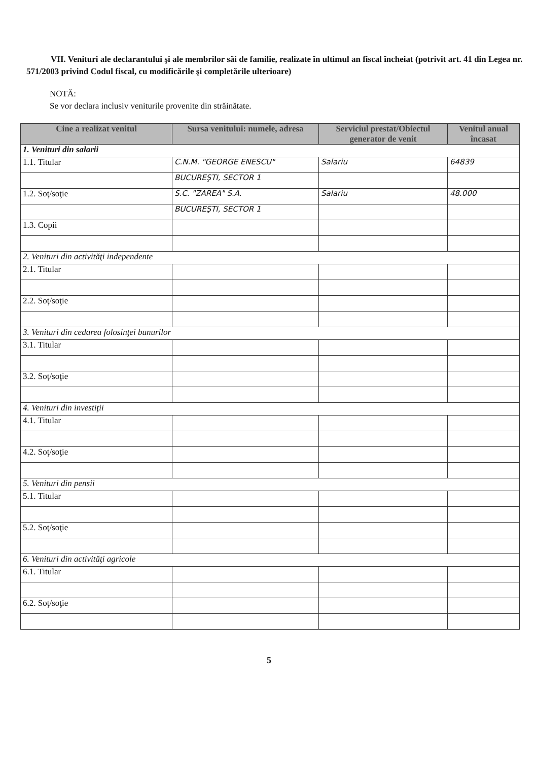VII. Venituri ale declarantului şi ale membrilor săi de familie, realizate în ultimul an fiscal încheiat (potrivit art. 41 din Legea nr. 571/2003 privind Codul fiscal, cu modificările şi completările ulterioare)
NOTĂ:
Se vor declara inclusiv veniturile provenite din străinătate.
| Cine a realizat venitul | Sursa venitului: numele, adresa | Serviciul prestat/Obiectul generator de venit | Venitul anual încasat |
| --- | --- | --- | --- |
| 1. Venituri din salarii | | | |
| 1.1. Titular | C.N.M. "GEORGE ENESCU" | Salariu | 64839 |
| | BUCUREŞTI, SECTOR 1 | | |
| 1.2. Soţ/soţie | S.C. "ZAREA" S.A. | Salariu | 48.000 |
| | BUCUREŞTI, SECTOR 1 | | |
| 1.3. Copii | | | |
| 2. Venituri din activităţi independente | | | |
| 2.1. Titular | | | |
| 2.2. Soţ/soţie | | | |
| 3. Venituri din cedarea folosinţei bunurilor | | | |
| 3.1. Titular | | | |
| 3.2. Soţ/soţie | | | |
| 4. Venituri din investiţii | | | |
| 4.1. Titular | | | |
| 4.2. Soţ/soţie | | | |
| 5. Venituri din pensii | | | |
| 5.1. Titular | | | |
| 5.2. Soţ/soţie | | | |
| 6. Venituri din activităţi agricole | | | |
| 6.1. Titular | | | |
| 6.2. Soţ/soţie | | | |
5